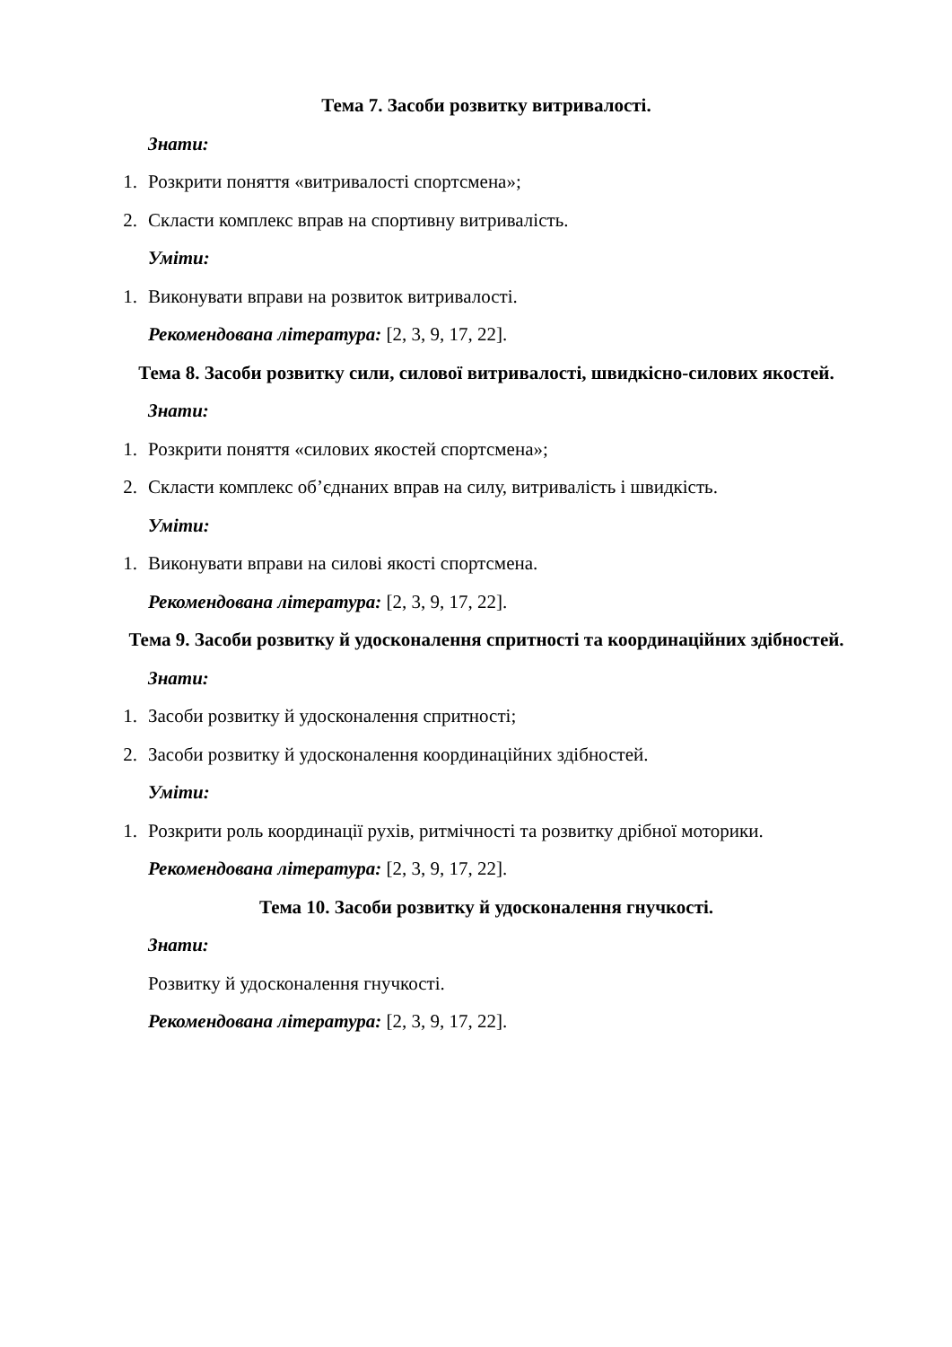Тема 7. Засоби розвитку витривалості.
Знати:
1. Розкрити поняття «витривалості спортсмена»;
2. Скласти комплекс вправ на спортивну витривалість.
Уміти:
1. Виконувати вправи на розвиток витривалості.
Рекомендована література: [2, 3, 9, 17, 22].
Тема 8. Засоби розвитку сили, силової витривалості, швидкісно-силових якостей.
Знати:
1. Розкрити поняття «силових якостей спортсмена»;
2. Скласти комплекс об’єднаних вправ на силу, витривалість і швидкість.
Уміти:
1. Виконувати вправи на силові якості спортсмена.
Рекомендована література: [2, 3, 9, 17, 22].
Тема 9. Засоби розвитку й удосконалення спритності та координаційних здібностей.
Знати:
1. Засоби розвитку й удосконалення спритності;
2. Засоби розвитку й удосконалення координаційних здібностей.
Уміти:
1. Розкрити роль координації рухів, ритмічності та розвитку дрібної моторики.
Рекомендована література: [2, 3, 9, 17, 22].
Тема 10. Засоби розвитку й удосконалення гнучкості.
Знати:
Розвитку й удосконалення гнучкості.
Рекомендована література: [2, 3, 9, 17, 22].